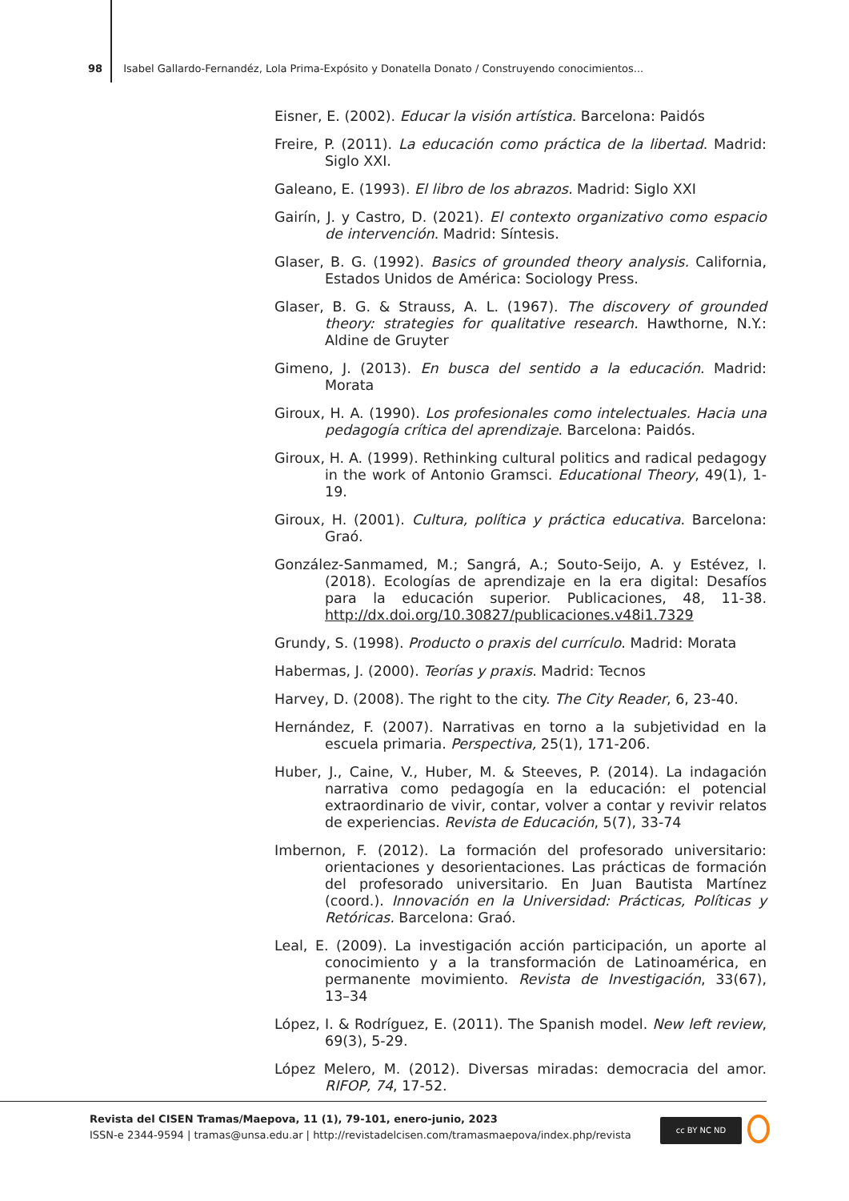98 Isabel Gallardo-Fernandéz, Lola Prima-Expósito y Donatella Donato / Construyendo conocimientos...
Eisner, E. (2002). Educar la visión artística. Barcelona: Paidós
Freire, P. (2011). La educación como práctica de la libertad. Madrid: Siglo XXI.
Galeano, E. (1993). El libro de los abrazos. Madrid: Siglo XXI
Gairín, J. y Castro, D. (2021). El contexto organizativo como espacio de intervención. Madrid: Síntesis.
Glaser, B. G. (1992). Basics of grounded theory analysis. California, Estados Unidos de América: Sociology Press.
Glaser, B. G. & Strauss, A. L. (1967). The discovery of grounded theory: strategies for qualitative research. Hawthorne, N.Y.: Aldine de Gruyter
Gimeno, J. (2013). En busca del sentido a la educación. Madrid: Morata
Giroux, H. A. (1990). Los profesionales como intelectuales. Hacia una pedagogía crítica del aprendizaje. Barcelona: Paidós.
Giroux, H. A. (1999). Rethinking cultural politics and radical pedagogy in the work of Antonio Gramsci. Educational Theory, 49(1), 1-19.
Giroux, H. (2001). Cultura, política y práctica educativa. Barcelona: Graó.
González-Sanmamed, M.; Sangrá, A.; Souto-Seijo, A. y Estévez, I. (2018). Ecologías de aprendizaje en la era digital: Desafíos para la educación superior. Publicaciones, 48, 11-38. http://dx.doi.org/10.30827/publicaciones.v48i1.7329
Grundy, S. (1998). Producto o praxis del currículo. Madrid: Morata
Habermas, J. (2000). Teorías y praxis. Madrid: Tecnos
Harvey, D. (2008). The right to the city. The City Reader, 6, 23-40.
Hernández, F. (2007). Narrativas en torno a la subjetividad en la escuela primaria. Perspectiva, 25(1), 171-206.
Huber, J., Caine, V., Huber, M. & Steeves, P. (2014). La indagación narrativa como pedagogía en la educación: el potencial extraordinario de vivir, contar, volver a contar y revivir relatos de experiencias. Revista de Educación, 5(7), 33-74
Imbernon, F. (2012). La formación del profesorado universitario: orientaciones y desorientaciones. Las prácticas de formación del profesorado universitario. En Juan Bautista Martínez (coord.). Innovación en la Universidad: Prácticas, Políticas y Retóricas. Barcelona: Graó.
Leal, E. (2009). La investigación acción participación, un aporte al conocimiento y a la transformación de Latinoamérica, en permanente movimiento. Revista de Investigación, 33(67), 13–34
López, I. & Rodríguez, E. (2011). The Spanish model. New left review, 69(3), 5-29.
López Melero, M. (2012). Diversas miradas: democracia del amor. RIFOP, 74, 17-52.
Revista del CISEN Tramas/Maepova, 11 (1), 79-101, enero-junio, 2023
ISSN-e 2344-9594 | tramas@unsa.edu.ar | http://revistadelcisen.com/tramasmaepova/index.php/revista
cc BY NC ND